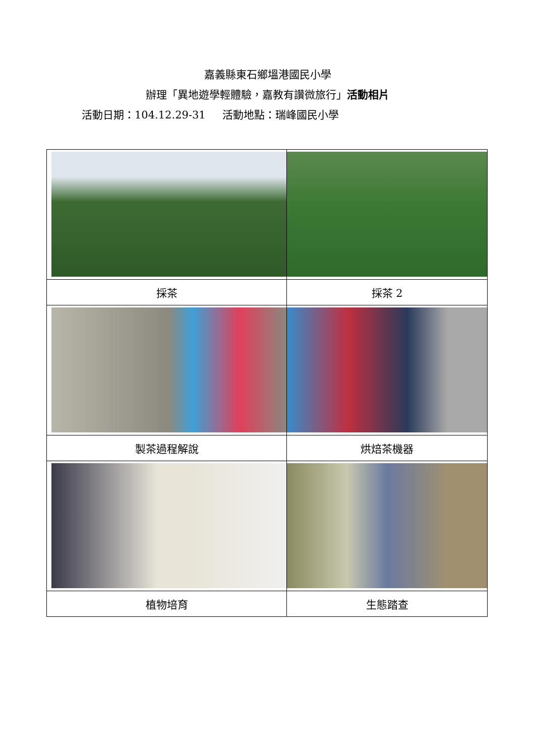嘉義縣東石鄉塭港國民小學
辦理「異地遊學輕體驗，嘉教有讚微旅行」活動相片
活動日期：104.12.29-31 活動地點：瑞峰國民小學
| 採茶 | 採茶 2 |
| 製茶過程解說 | 烘焙茶機器 |
| 植物培育 | 生態踏查 |